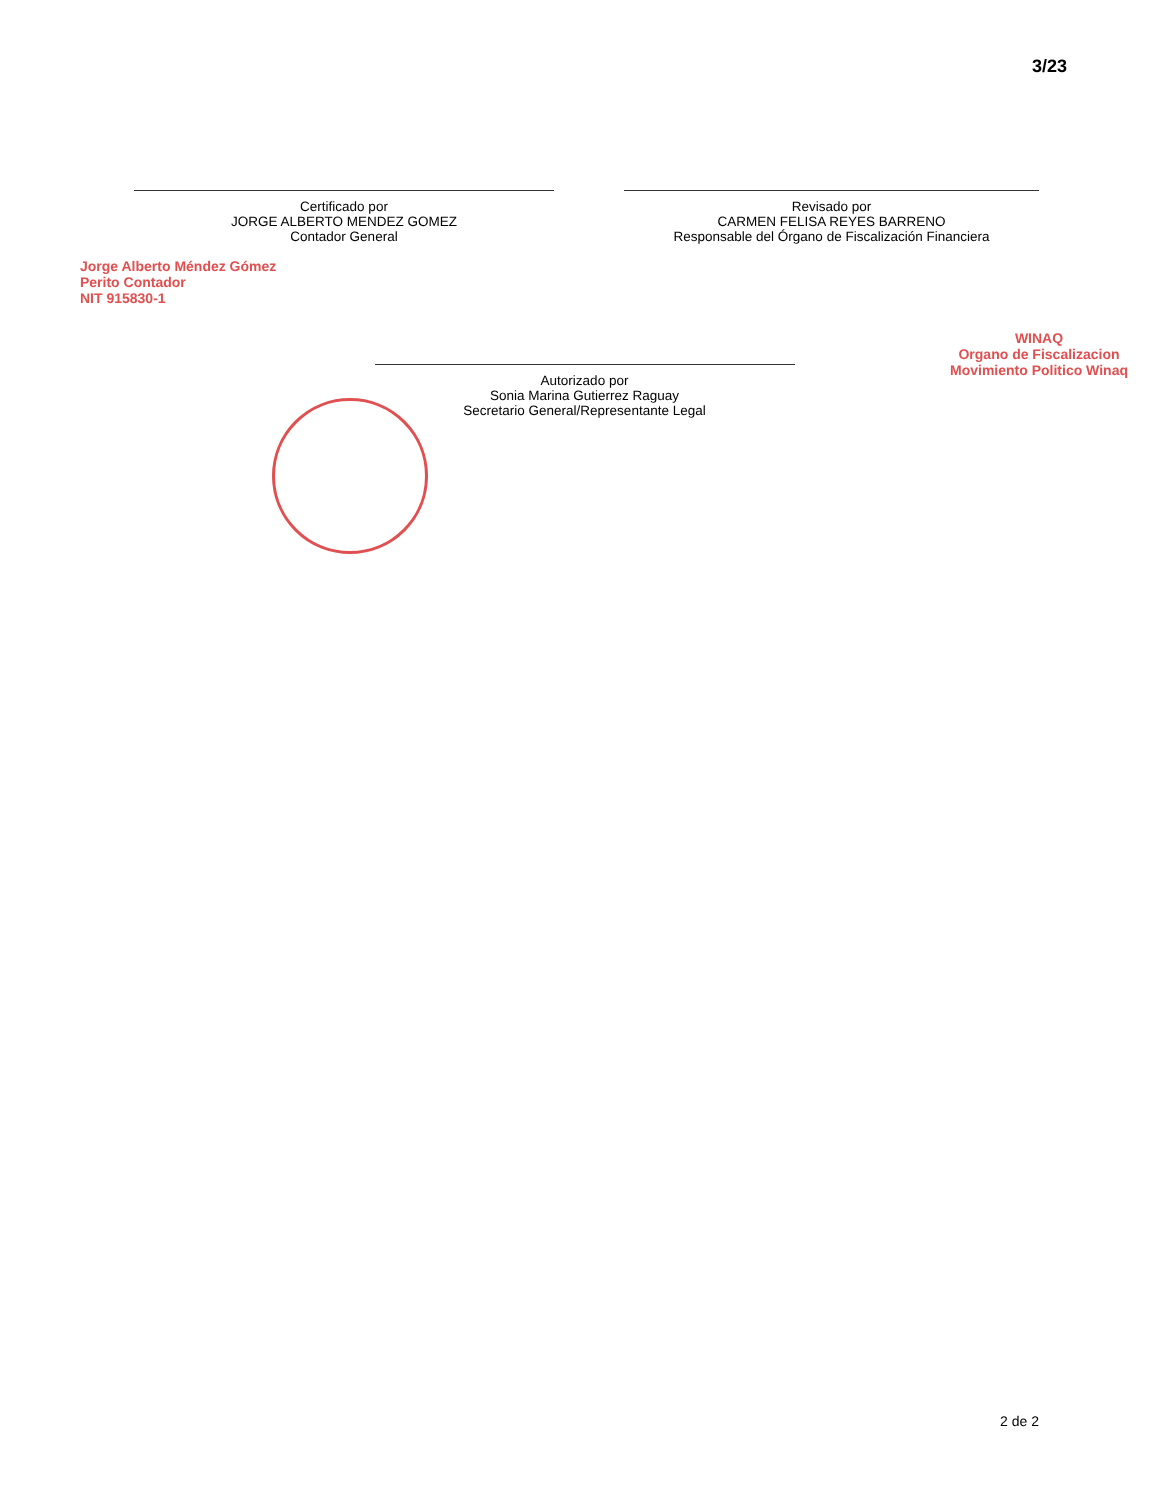3/23
Certificado por
JORGE ALBERTO MENDEZ GOMEZ
Contador General
Revisado por
CARMEN FELISA REYES BARRENO
Responsable del Órgano de Fiscalización Financiera
Autorizado por
Sonia Marina Gutierrez Raguay
Secretario General/Representante Legal
Jorge Alberto Méndez Gómez
Perito Contador
NIT 915830-1
WINAQ
Organo de Fiscalizacion
Movimiento Politico Winaq
2 de 2